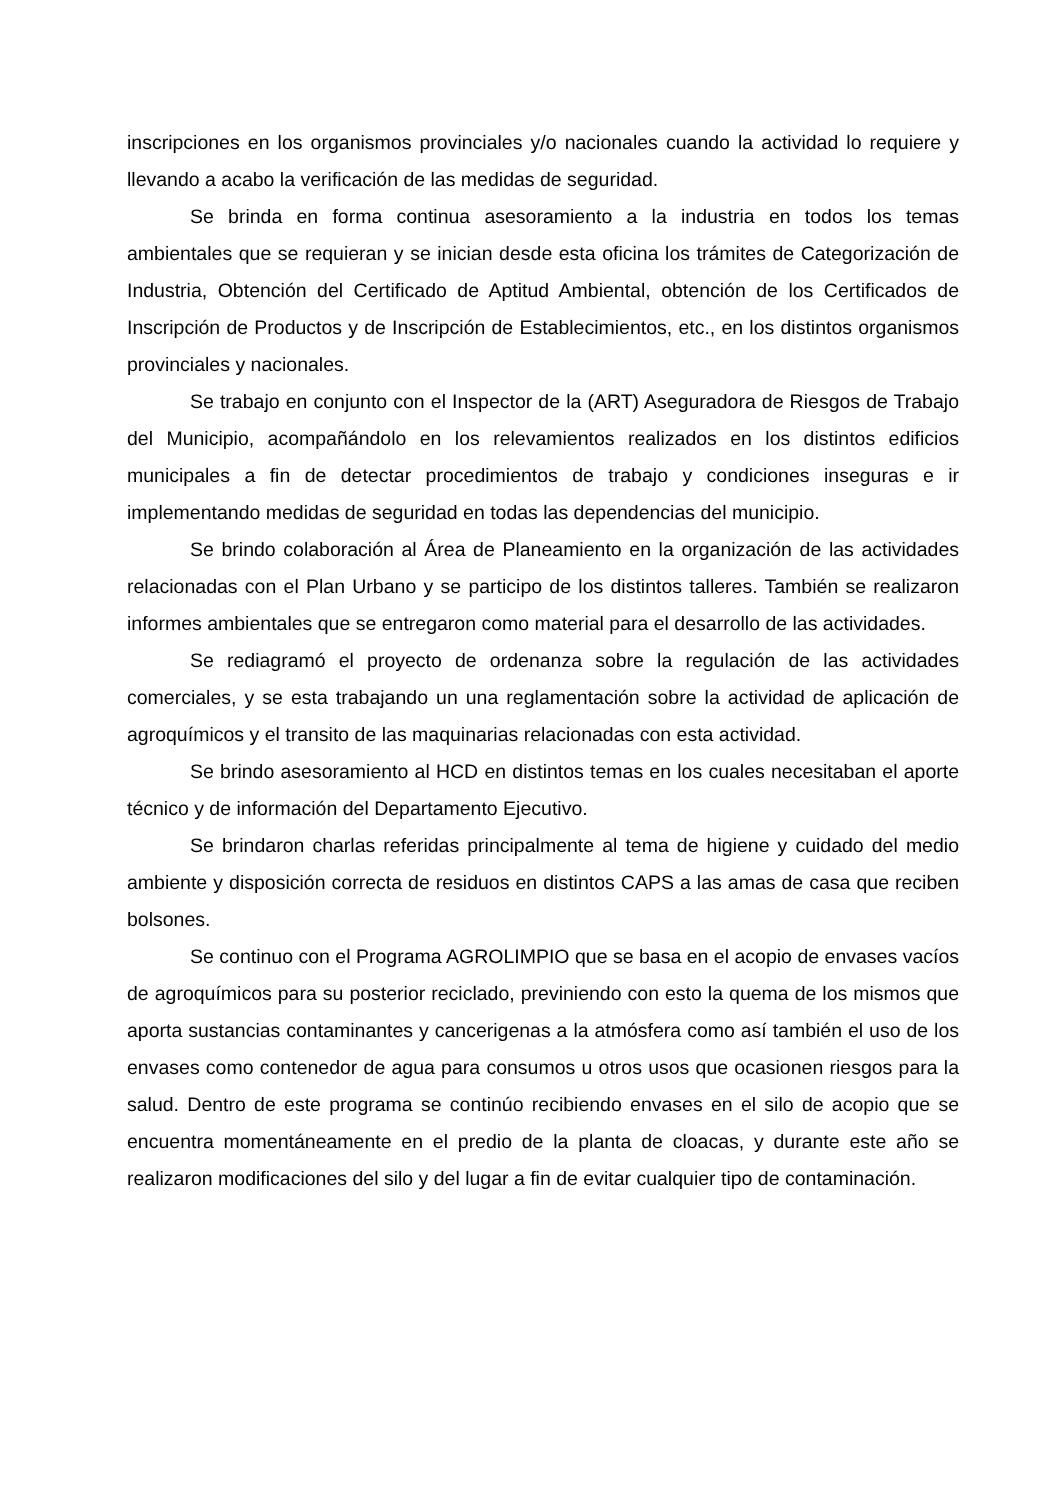inscripciones en los organismos provinciales y/o nacionales cuando la actividad lo requiere y llevando a acabo la verificación de las medidas de seguridad.
Se brinda en forma continua asesoramiento a la industria en todos los temas ambientales que se requieran y se inician desde esta oficina los trámites de Categorización de Industria, Obtención del Certificado de Aptitud Ambiental, obtención de los Certificados de Inscripción de Productos y de Inscripción de Establecimientos, etc., en los distintos organismos provinciales y nacionales.
Se trabajo en conjunto con el Inspector de la (ART) Aseguradora de Riesgos de Trabajo del Municipio, acompañándolo en los relevamientos realizados en los distintos edificios municipales a fin de detectar procedimientos de trabajo y condiciones inseguras e ir implementando medidas de seguridad en todas las dependencias del municipio.
Se brindo colaboración al Área de Planeamiento en la organización de las actividades relacionadas con el Plan Urbano y se participo de los distintos talleres. También se realizaron informes ambientales que se entregaron como material para el desarrollo de las actividades.
Se rediagramó el proyecto de ordenanza sobre la regulación de las actividades comerciales, y se esta trabajando un una reglamentación sobre la actividad de aplicación de agroquímicos y el transito de las maquinarias relacionadas con esta actividad.
Se brindo asesoramiento al HCD en distintos temas en los cuales necesitaban el aporte técnico y de información del Departamento Ejecutivo.
Se brindaron charlas referidas principalmente al tema de higiene y cuidado del medio ambiente y disposición correcta de residuos en distintos CAPS a las amas de casa que reciben bolsones.
Se continuo con el Programa AGROLIMPIO que se basa en el acopio de envases vacíos de agroquímicos para su posterior reciclado, previniendo con esto la quema de los mismos que aporta sustancias contaminantes y cancerigenas a la atmósfera como así también el uso de los envases como contenedor de agua para consumos u otros usos que ocasionen riesgos para la salud. Dentro de este programa se continúo recibiendo envases en el silo de acopio que se encuentra momentáneamente en el predio de la planta de cloacas, y durante este año se realizaron modificaciones del silo y del lugar a fin de evitar cualquier tipo de contaminación.